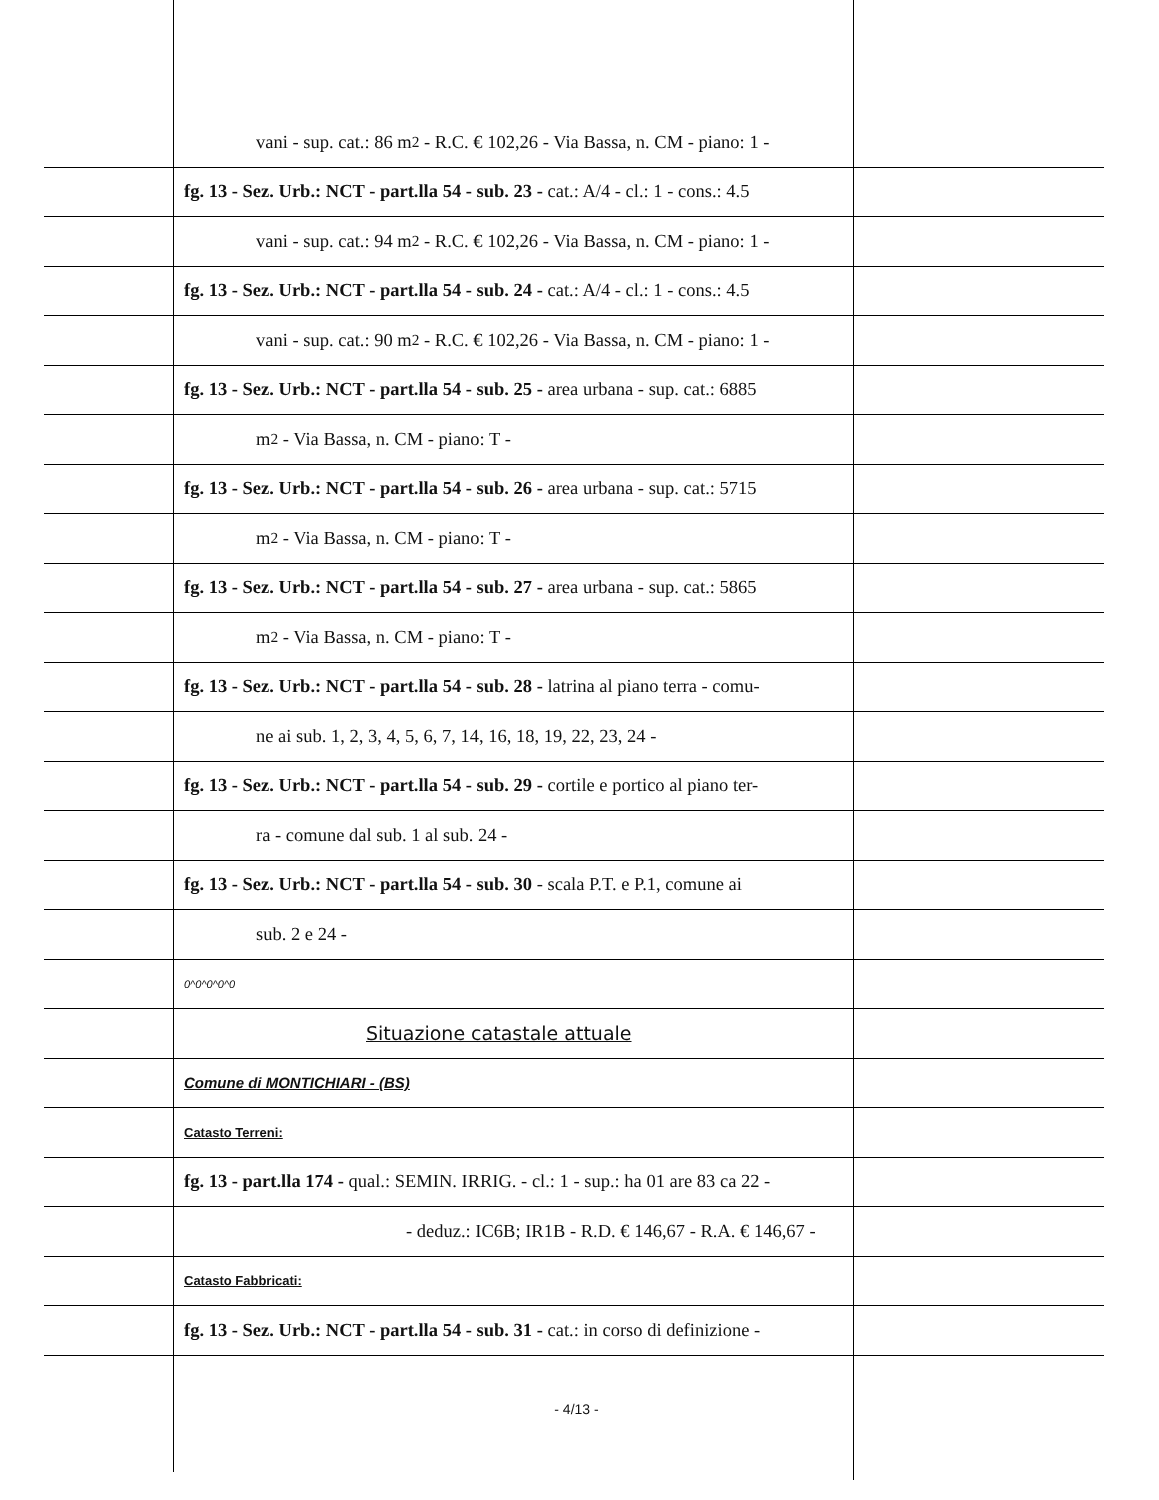vani - sup. cat.: 86 m<sup>2</sup> - R.C. € 102,26 - Via Bassa, n. CM - piano: 1 -
fg. 13 - Sez. Urb.: NCT - part.lla 54 - sub. 23 - cat.: A/4 - cl.: 1 - cons.: 4.5
vani - sup. cat.: 94 m<sup>2</sup> - R.C. € 102,26 - Via Bassa, n. CM - piano: 1 -
fg. 13 - Sez. Urb.: NCT - part.lla 54 - sub. 24 - cat.: A/4 - cl.: 1 - cons.: 4.5
vani - sup. cat.: 90 m<sup>2</sup> - R.C. € 102,26 - Via Bassa, n. CM - piano: 1 -
fg. 13 - Sez. Urb.: NCT - part.lla 54 - sub. 25 - area urbana - sup. cat.: 6885
m<sup>2</sup> - Via Bassa, n. CM - piano: T -
fg. 13 - Sez. Urb.: NCT - part.lla 54 - sub. 26 - area urbana - sup. cat.: 5715
m<sup>2</sup> - Via Bassa, n. CM - piano: T -
fg. 13 - Sez. Urb.: NCT - part.lla 54 - sub. 27 - area urbana - sup. cat.: 5865
m<sup>2</sup> - Via Bassa, n. CM - piano: T -
fg. 13 - Sez. Urb.: NCT - part.lla 54 - sub. 28 - latrina al piano terra - comu-
ne ai sub. 1, 2, 3, 4, 5, 6, 7, 14, 16, 18, 19, 22, 23, 24 -
fg. 13 - Sez. Urb.: NCT - part.lla 54 - sub. 29 - cortile e portico al piano ter-
ra - comune dal sub. 1 al sub. 24 -
fg. 13 - Sez. Urb.: NCT - part.lla 54 - sub. 30 - scala P.T. e P.1, comune ai
sub. 2 e 24 -
0^0^0^0^0
Situazione catastale attuale
Comune di MONTICHIARI - (BS)
Catasto Terreni:
fg. 13 - part.lla 174 - qual.: SEMIN. IRRIG. - cl.: 1 - sup.: ha 01 are 83 ca 22 -
- deduz.: IC6B; IR1B - R.D. € 146,67 - R.A. € 146,67 -
Catasto Fabbricati:
fg. 13 - Sez. Urb.: NCT - part.lla 54 - sub. 31 - cat.: in corso di definizione -
- 4/13 -